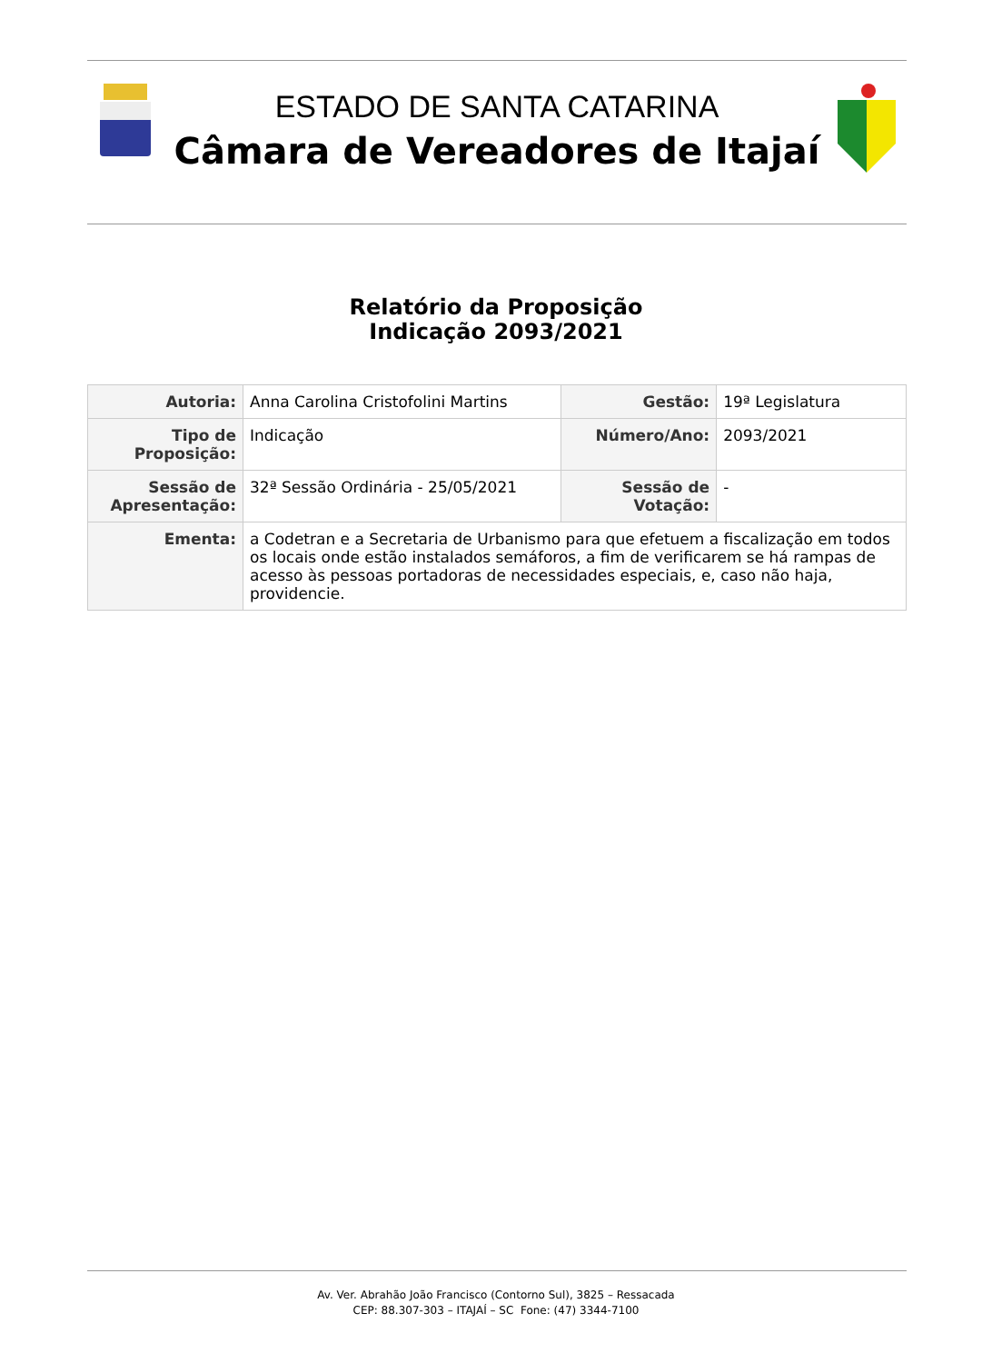ESTADO DE SANTA CATARINA
Câmara de Vereadores de Itajaí
Relatório da Proposição
Indicação 2093/2021
| Autoria: | Anna Carolina Cristofolini Martins | Gestão: | 19ª Legislatura |
| Tipo de Proposição: | Indicação | Número/Ano: | 2093/2021 |
| Sessão de Apresentação: | 32ª Sessão Ordinária - 25/05/2021 | Sessão de Votação: | - |
| Ementa: | a Codetran e a Secretaria de Urbanismo para que efetuem a fiscalização em todos os locais onde estão instalados semáforos, a fim de verificarem se há rampas de acesso às pessoas portadoras de necessidades especiais, e, caso não haja, providencie. | | |
Av. Ver. Abrahão João Francisco (Contorno Sul), 3825 – Ressacada
CEP: 88.307-303 – ITAJAÍ – SC Fone: (47) 3344-7100